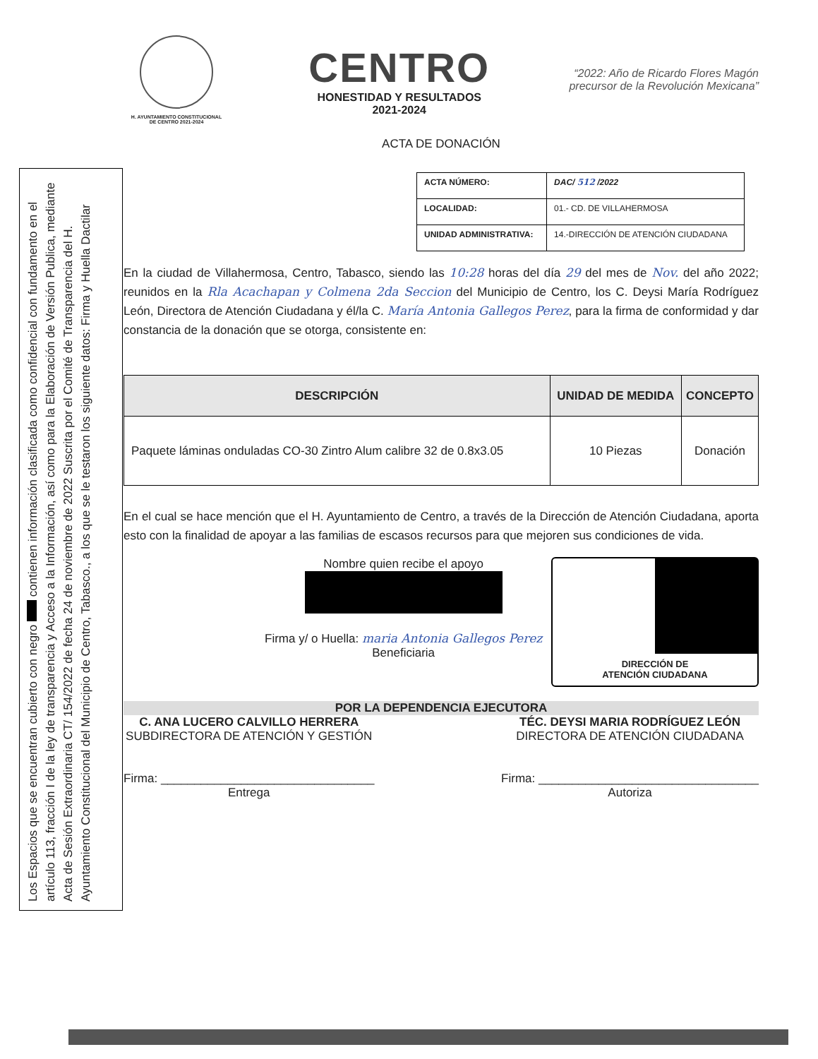Los Espacios que se encuentran cubierto con negro contienen información clasificada como confidencial con fundamento en el artículo 113, fracción I de la ley de transparencia y Acceso a la Información, así como para la Elaboración de Versión Publica, mediante Acta de Sesión Extraordinaria CT/ 154/2022 de fecha 24 de noviembre de 2022 Suscrita por el Comité de Transparencia del H. Ayuntamiento Constitucional del Municipio de Centro, Tabasco., a los que se le testaron los siguiente datos: Firma y Huella Dactilar
H. AYUNTAMIENTO CONSTITUCIONAL
DE CENTRO 2021-2024
CENTRO
HONESTIDAD Y RESULTADOS
2021-2024
“2022: Año de Ricardo Flores Magón
precursor de la Revolución Mexicana”
ACTA DE DONACIÓN
| ACTA NÚMERO: | DAC/ 512 /2022 |
| LOCALIDAD: | 01.- CD. DE VILLAHERMOSA |
| UNIDAD ADMINISTRATIVA: | 14.-DIRECCIÓN DE ATENCIÓN CIUDADANA |
En la ciudad de Villahermosa, Centro, Tabasco, siendo las 10:28 horas del día 29 del mes de Nov. del año 2022; reunidos en la Rla Acachapan y Colmena 2da Seccion del Municipio de Centro, los C. Deysi María Rodríguez León, Directora de Atención Ciudadana y él/la C. María Antonia Gallegos Perez, para la firma de conformidad y dar constancia de la donación que se otorga, consistente en:
| DESCRIPCIÓN | UNIDAD DE MEDIDA | CONCEPTO |
| --- | --- | --- |
| Paquete láminas onduladas CO-30 Zintro Alum calibre 32 de 0.8x3.05 | 10 Piezas | Donación |
En el cual se hace mención que el H. Ayuntamiento de Centro, a través de la Dirección de Atención Ciudadana, aporta esto con la finalidad de apoyar a las familias de escasos recursos para que mejoren sus condiciones de vida.
Nombre quien recibe el apoyo
Firma y/ o Huella: maria Antonia Gallegos Perez
Beneficiaria
DIRECCIÓN DE
ATENCIÓN CIUDADANA
POR LA DEPENDENCIA EJECUTORA
C. ANA LUCERO CALVILLO HERRERA
SUBDIRECTORA DE ATENCIÓN Y GESTIÓN
Firma: ________________________________
Entrega
TÉC. DEYSI MARIA RODRÍGUEZ LEÓN
DIRECTORA DE ATENCIÓN CIUDADANA
Firma: _________________________________
Autoriza